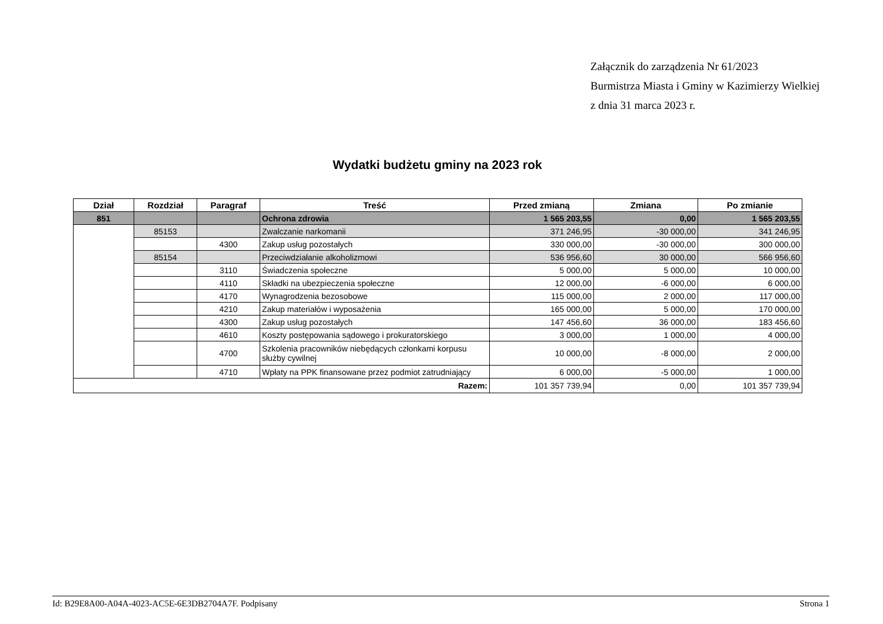Załącznik do zarządzenia Nr 61/2023
Burmistrza Miasta i Gminy w Kazimierzy Wielkiej
z dnia 31 marca 2023 r.
Wydatki budżetu gminy na 2023 rok
| Dział | Rozdział | Paragraf | Treść | Przed zmianą | Zmiana | Po zmianie |
| --- | --- | --- | --- | --- | --- | --- |
| 851 | | | Ochrona zdrowia | 1 565 203,55 | 0,00 | 1 565 203,55 |
| | 85153 | | Zwalczanie narkomanii | 371 246,95 | -30 000,00 | 341 246,95 |
| | | 4300 | Zakup usług pozostałych | 330 000,00 | -30 000,00 | 300 000,00 |
| | 85154 | | Przeciwdziałanie alkoholizmowi | 536 956,60 | 30 000,00 | 566 956,60 |
| | | 3110 | Świadczenia społeczne | 5 000,00 | 5 000,00 | 10 000,00 |
| | | 4110 | Składki na ubezpieczenia społeczne | 12 000,00 | -6 000,00 | 6 000,00 |
| | | 4170 | Wynagrodzenia bezosobowe | 115 000,00 | 2 000,00 | 117 000,00 |
| | | 4210 | Zakup materiałów i wyposażenia | 165 000,00 | 5 000,00 | 170 000,00 |
| | | 4300 | Zakup usług pozostałych | 147 456,60 | 36 000,00 | 183 456,60 |
| | | 4610 | Koszty postępowania sądowego i prokuratorskiego | 3 000,00 | 1 000,00 | 4 000,00 |
| | | 4700 | Szkolenia pracowników niebędących członkami korpusu służby cywilnej | 10 000,00 | -8 000,00 | 2 000,00 |
| | | 4710 | Wpłaty na PPK finansowane przez podmiot zatrudniający | 6 000,00 | -5 000,00 | 1 000,00 |
| Razem: | | | | 101 357 739,94 | 0,00 | 101 357 739,94 |
Id: B29E8A00-A04A-4023-AC5E-6E3DB2704A7F. Podpisany Strona 1